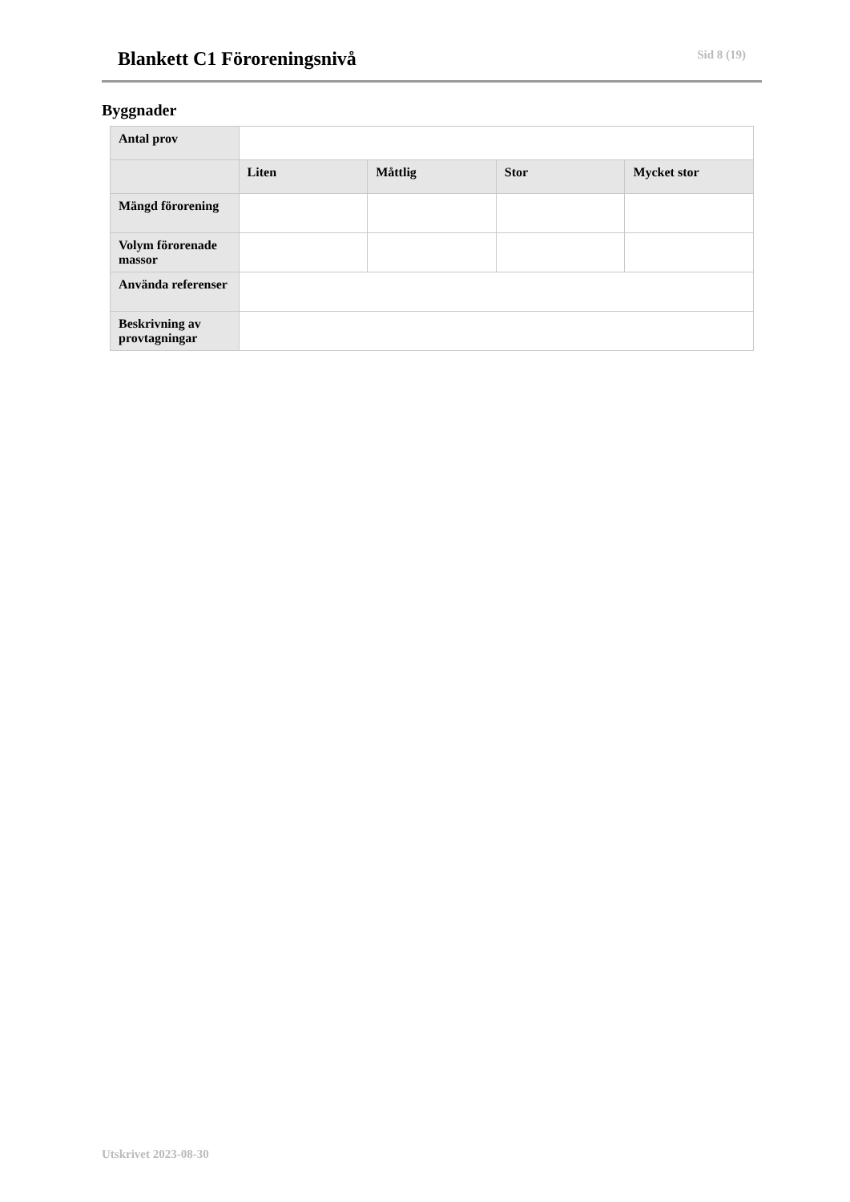Blankett C1 Föroreningsnivå
Sid 8 (19)
Byggnader
| Antal prov | | | | |
| | Liten | Måttlig | Stor | Mycket stor |
| Mängd förorening | | | | |
| Volym förorenade massor | | | | |
| Använda referenser | | | | |
| Beskrivning av provtagningar | | | | |
Utskrivet 2023-08-30